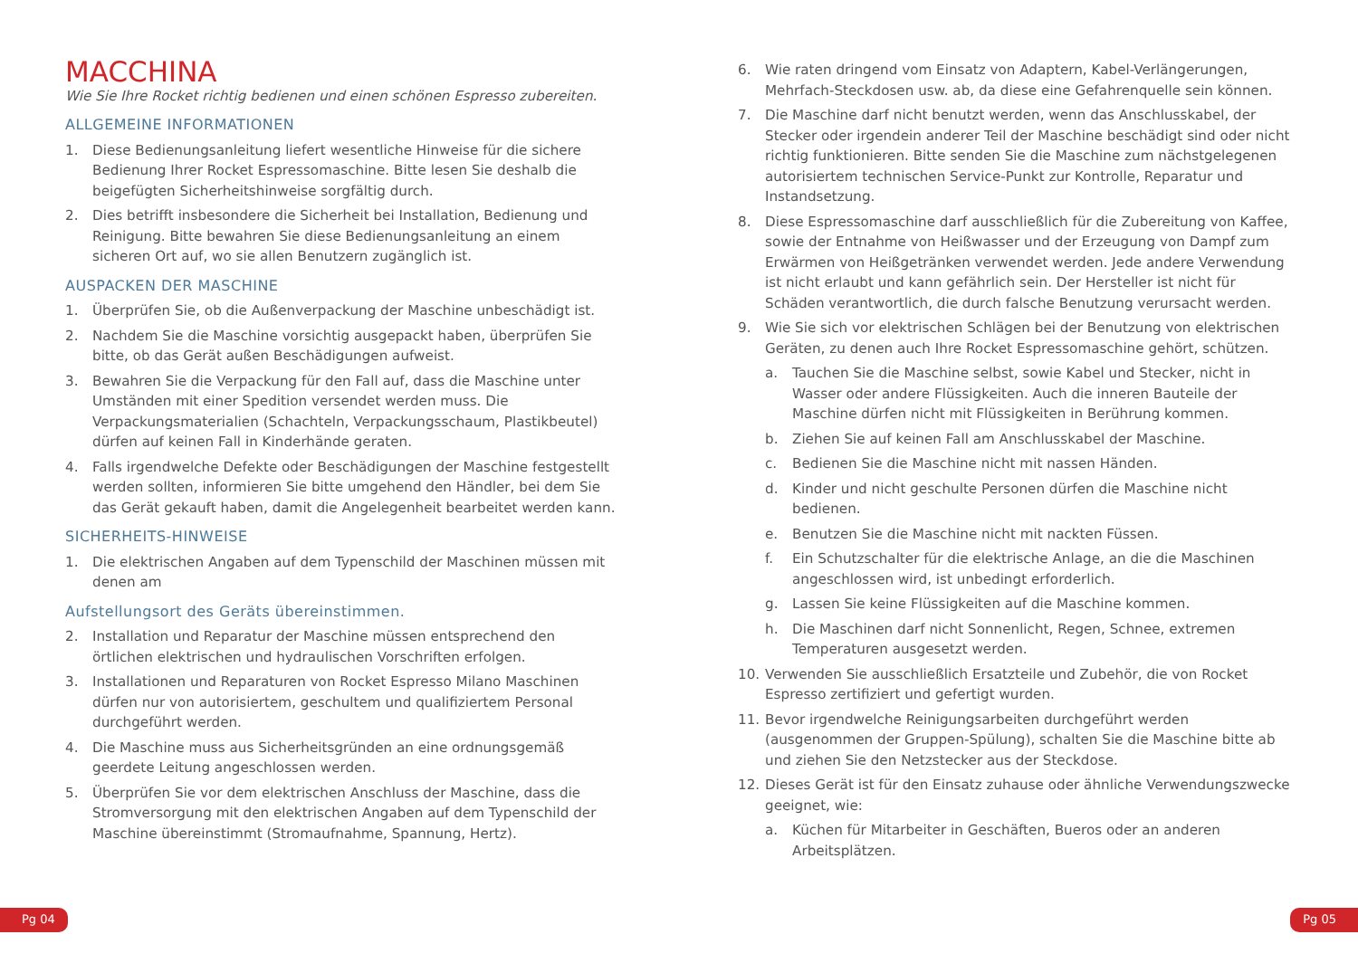MACCHINA
Wie Sie Ihre Rocket richtig bedienen und einen schönen Espresso zubereiten.
ALLGEMEINE INFORMATIONEN
1. Diese Bedienungsanleitung liefert wesentliche Hinweise für die sichere Bedienung Ihrer Rocket Espressomaschine. Bitte lesen Sie deshalb die beigefügten Sicherheitshinweise sorgfältig durch.
2. Dies betrifft insbesondere die Sicherheit bei Installation, Bedienung und Reinigung. Bitte bewahren Sie diese Bedienungsanleitung an einem sicheren Ort auf, wo sie allen Benutzern zugänglich ist.
AUSPACKEN DER MASCHINE
1. Überprüfen Sie, ob die Außenverpackung der Maschine unbeschädigt ist.
2. Nachdem Sie die Maschine vorsichtig ausgepackt haben, überprüfen Sie bitte, ob das Gerät außen Beschädigungen aufweist.
3. Bewahren Sie die Verpackung für den Fall auf, dass die Maschine unter Umständen mit einer Spedition versendet werden muss. Die Verpackungsmaterialien (Schachteln, Verpackungsschaum, Plastikbeutel) dürfen auf keinen Fall in Kinderhände geraten.
4. Falls irgendwelche Defekte oder Beschädigungen der Maschine festgestellt werden sollten, informieren Sie bitte umgehend den Händler, bei dem Sie das Gerät gekauft haben, damit die Angelegenheit bearbeitet werden kann.
SICHERHEITS-HINWEISE
1. Die elektrischen Angaben auf dem Typenschild der Maschinen müssen mit denen am
Aufstellungsort des Geräts übereinstimmen.
2. Installation und Reparatur der Maschine müssen entsprechend den örtlichen elektrischen und hydraulischen Vorschriften erfolgen.
3. Installationen und Reparaturen von Rocket Espresso Milano Maschinen dürfen nur von autorisiertem, geschultem und qualifiziertem Personal durchgeführt werden.
4. Die Maschine muss aus Sicherheitsgründen an eine ordnungsgemäß geerdete Leitung angeschlossen werden.
5. Überprüfen Sie vor dem elektrischen Anschluss der Maschine, dass die Stromversorgung mit den elektrischen Angaben auf dem Typenschild der Maschine übereinstimmt (Stromaufnahme, Spannung, Hertz).
6. Wie raten dringend vom Einsatz von Adaptern, Kabel-Verlängerungen, Mehrfach-Steckdosen usw. ab, da diese eine Gefahrenquelle sein können.
7. Die Maschine darf nicht benutzt werden, wenn das Anschlusskabel, der Stecker oder irgendein anderer Teil der Maschine beschädigt sind oder nicht richtig funktionieren. Bitte senden Sie die Maschine zum nächstgelegenen autorisiertem technischen Service-Punkt zur Kontrolle, Reparatur und Instandsetzung.
8. Diese Espressomaschine darf ausschließlich für die Zubereitung von Kaffee, sowie der Entnahme von Heißwasser und der Erzeugung von Dampf zum Erwärmen von Heißgetränken verwendet werden. Jede andere Verwendung ist nicht erlaubt und kann gefährlich sein. Der Hersteller ist nicht für Schäden verantwortlich, die durch falsche Benutzung verursacht werden.
9. Wie Sie sich vor elektrischen Schlägen bei der Benutzung von elektrischen Geräten, zu denen auch Ihre Rocket Espressomaschine gehört, schützen.
a. Tauchen Sie die Maschine selbst, sowie Kabel und Stecker, nicht in Wasser oder andere Flüssigkeiten. Auch die inneren Bauteile der Maschine dürfen nicht mit Flüssigkeiten in Berührung kommen.
b. Ziehen Sie auf keinen Fall am Anschlusskabel der Maschine.
c. Bedienen Sie die Maschine nicht mit nassen Händen.
d. Kinder und nicht geschulte Personen dürfen die Maschine nicht bedienen.
e. Benutzen Sie die Maschine nicht mit nackten Füssen.
f. Ein Schutzschalter für die elektrische Anlage, an die die Maschinen angeschlossen wird, ist unbedingt erforderlich.
g. Lassen Sie keine Flüssigkeiten auf die Maschine kommen.
h. Die Maschinen darf nicht Sonnenlicht, Regen, Schnee, extremen Temperaturen ausgesetzt werden.
10. Verwenden Sie ausschließlich Ersatzteile und Zubehör, die von Rocket Espresso zertifiziert und gefertigt wurden.
11. Bevor irgendwelche Reinigungsarbeiten durchgeführt werden (ausgenommen der Gruppen-Spülung), schalten Sie die Maschine bitte ab und ziehen Sie den Netzstecker aus der Steckdose.
12. Dieses Gerät ist für den Einsatz zuhause oder ähnliche Verwendungszwecke geeignet, wie:
a. Küchen für Mitarbeiter in Geschäften, Bueros oder an anderen Arbeitsplätzen.
Pg 04 Pg 05